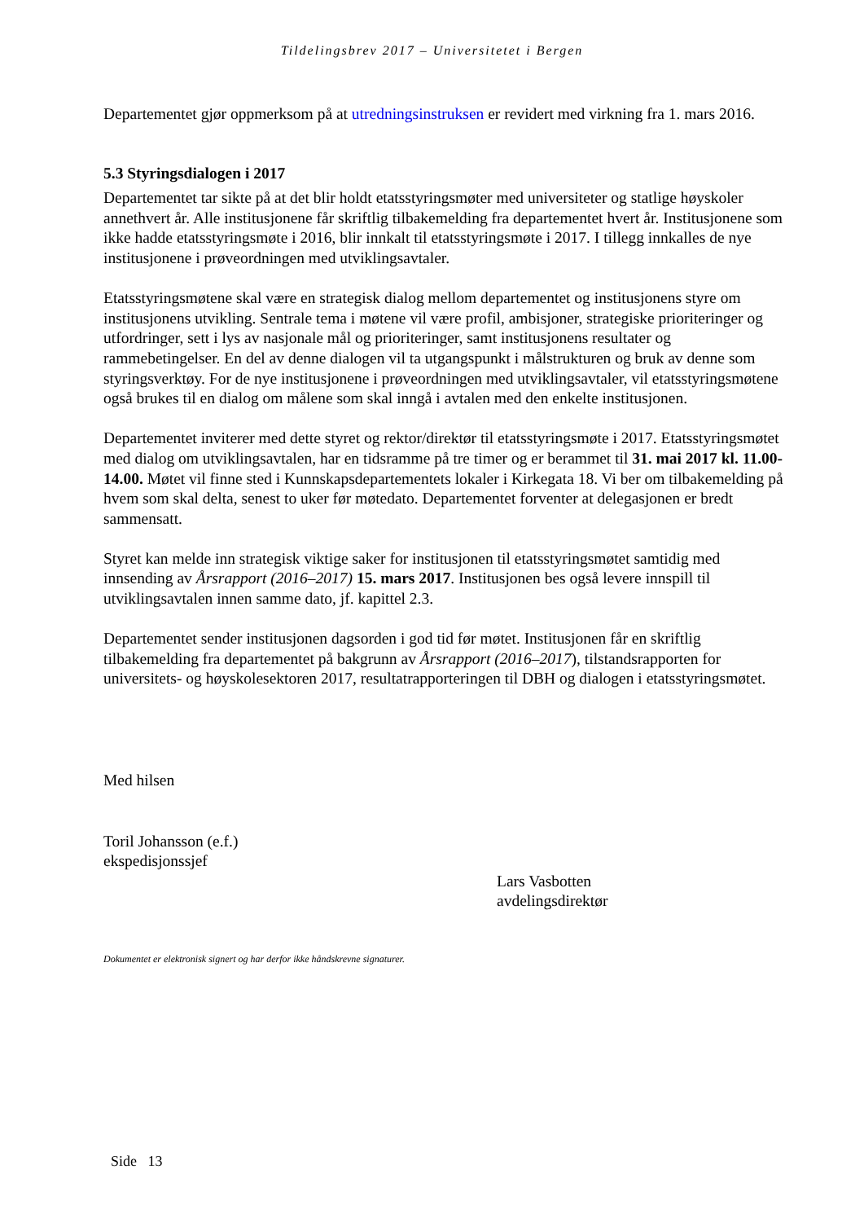Tildelingsbrev 2017 – Universitetet i Bergen
Departementet gjør oppmerksom på at utredningsinstruksen er revidert med virkning fra 1. mars 2016.
5.3 Styringsdialogen i 2017
Departementet tar sikte på at det blir holdt etatsstyringsmøter med universiteter og statlige høyskoler annethvert år. Alle institusjonene får skriftlig tilbakemelding fra departementet hvert år. Institusjonene som ikke hadde etatsstyringsmøte i 2016, blir innkalt til etatsstyringsmøte i 2017. I tillegg innkalles de nye institusjonene i prøveordningen med utviklingsavtaler.
Etatsstyringsmøtene skal være en strategisk dialog mellom departementet og institusjonens styre om institusjonens utvikling. Sentrale tema i møtene vil være profil, ambisjoner, strategiske prioriteringer og utfordringer, sett i lys av nasjonale mål og prioriteringer, samt institusjonens resultater og rammebetingelser. En del av denne dialogen vil ta utgangspunkt i målstrukturen og bruk av denne som styringsverktøy. For de nye institusjonene i prøveordningen med utviklingsavtaler, vil etatsstyringsmøtene også brukes til en dialog om målene som skal inngå i avtalen med den enkelte institusjonen.
Departementet inviterer med dette styret og rektor/direktør til etatsstyringsmøte i 2017. Etatsstyringsmøtet med dialog om utviklingsavtalen, har en tidsramme på tre timer og er berammet til 31. mai 2017 kl. 11.00-14.00. Møtet vil finne sted i Kunnskapsdepartementets lokaler i Kirkegata 18. Vi ber om tilbakemelding på hvem som skal delta, senest to uker før møtedato. Departementet forventer at delegasjonen er bredt sammensatt.
Styret kan melde inn strategisk viktige saker for institusjonen til etatsstyringsmøtet samtidig med innsending av Årsrapport (2016–2017) 15. mars 2017. Institusjonen bes også levere innspill til utviklingsavtalen innen samme dato, jf. kapittel 2.3.
Departementet sender institusjonen dagsorden i god tid før møtet. Institusjonen får en skriftlig tilbakemelding fra departementet på bakgrunn av Årsrapport (2016–2017), tilstandsrapporten for universitets- og høyskolesektoren 2017, resultatrapporteringen til DBH og dialogen i etatsstyringsmøtet.
Med hilsen
Toril Johansson (e.f.)
ekspedisjonssjef
Lars Vasbotten
avdelingsdirektør
Dokumentet er elektronisk signert og har derfor ikke håndskrevne signaturer.
Side 13